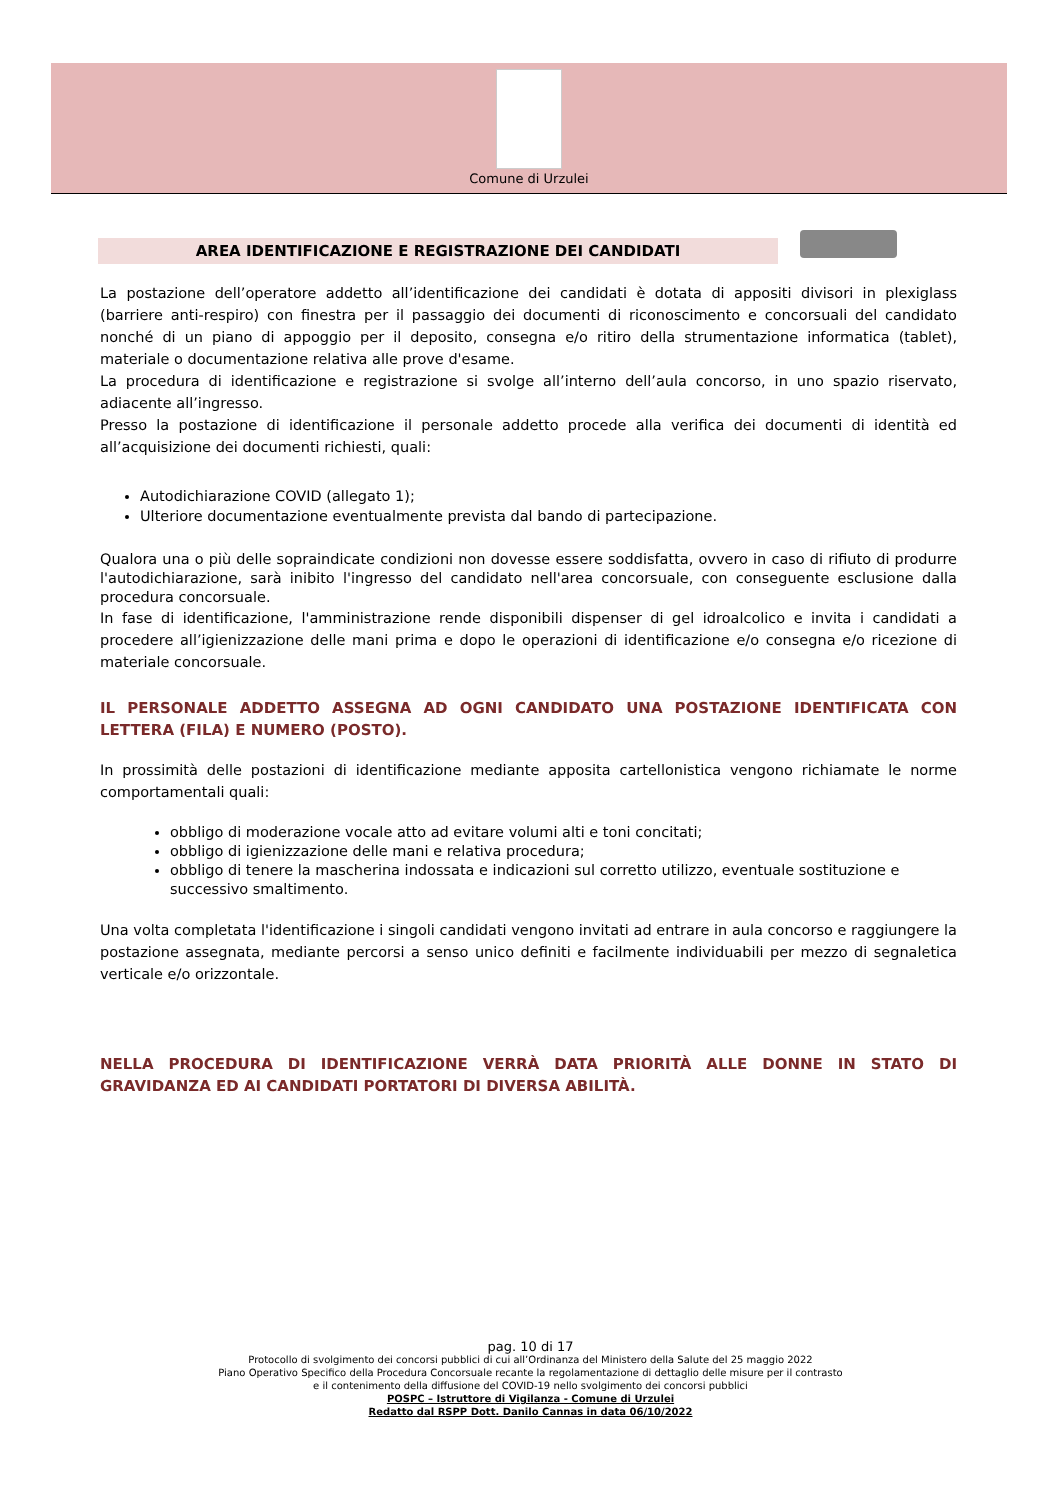Comune di Urzulei
AREA IDENTIFICAZIONE E REGISTRAZIONE DEI CANDIDATI
La postazione dell’operatore addetto all’identificazione dei candidati è dotata di appositi divisori in plexiglass (barriere anti-respiro) con finestra per il passaggio dei documenti di riconoscimento e concorsuali del candidato nonché di un piano di appoggio per il deposito, consegna e/o ritiro della strumentazione informatica (tablet), materiale o documentazione relativa alle prove d'esame.
La procedura di identificazione e registrazione si svolge all’interno dell’aula concorso, in uno spazio riservato, adiacente all’ingresso.
Presso la postazione di identificazione il personale addetto procede alla verifica dei documenti di identità ed all’acquisizione dei documenti richiesti, quali:
Autodichiarazione COVID (allegato 1);
Ulteriore documentazione eventualmente prevista dal bando di partecipazione.
Qualora una o più delle sopraindicate condizioni non dovesse essere soddisfatta, ovvero in caso di rifiuto di produrre l'autodichiarazione, sarà inibito l'ingresso del candidato nell'area concorsuale, con conseguente esclusione dalla procedura concorsuale.
In fase di identificazione, l'amministrazione rende disponibili dispenser di gel idroalcolico e invita i candidati a procedere all’igienizzazione delle mani prima e dopo le operazioni di identificazione e/o consegna e/o ricezione di materiale concorsuale.
IL PERSONALE ADDETTO ASSEGNA AD OGNI CANDIDATO UNA POSTAZIONE IDENTIFICATA CON LETTERA (FILA) E NUMERO (POSTO).
In prossimità delle postazioni di identificazione mediante apposita cartellonistica vengono richiamate le norme comportamentali quali:
obbligo di moderazione vocale atto ad evitare volumi alti e toni concitati;
obbligo di igienizzazione delle mani e relativa procedura;
obbligo di tenere la mascherina indossata e indicazioni sul corretto utilizzo, eventuale sostituzione e successivo smaltimento.
Una volta completata l'identificazione i singoli candidati vengono invitati ad entrare in aula concorso e raggiungere la postazione assegnata, mediante percorsi a senso unico definiti e facilmente individuabili per mezzo di segnaletica verticale e/o orizzontale.
NELLA PROCEDURA DI IDENTIFICAZIONE VERRÀ DATA PRIORITÀ ALLE DONNE IN STATO DI GRAVIDANZA ED AI CANDIDATI PORTATORI DI DIVERSA ABILITÀ.
pag. 10 di 17
Protocollo di svolgimento dei concorsi pubblici di cui all’Ordinanza del Ministero della Salute del 25 maggio 2022
Piano Operativo Specifico della Procedura Concorsuale recante la regolamentazione di dettaglio delle misure per il contrasto
e il contenimento della diffusione del COVID-19 nello svolgimento dei concorsi pubblici
POSPC – Istruttore di Vigilanza - Comune di Urzulei
Redatto dal RSPP Dott. Danilo Cannas in data 06/10/2022